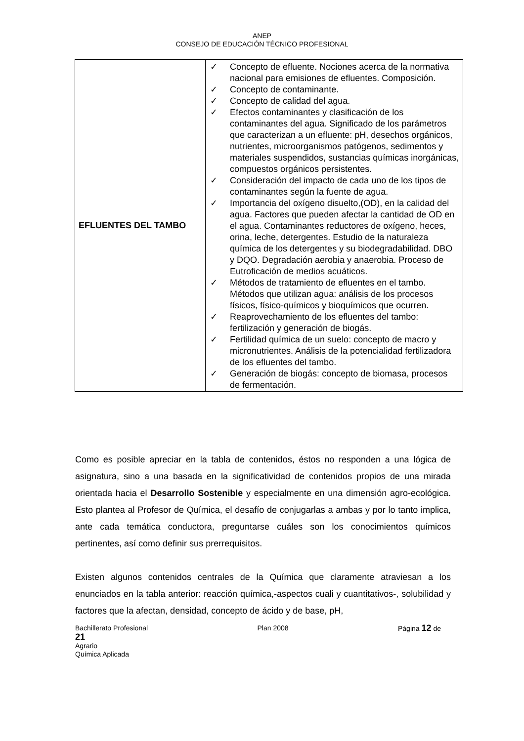ANEP
CONSEJO DE EDUCACIÓN TÉCNICO PROFESIONAL
| EFLUENTES DEL TAMBO | ✓ Concepto de efluente. Nociones acerca de la normativa nacional para emisiones de efluentes. Composición. ✓ Concepto de contaminante. ✓ Concepto de calidad del agua. ✓ Efectos contaminantes y clasificación de los contaminantes del agua. Significado de los parámetros que caracterizan a un efluente: pH, desechos orgánicos, nutrientes, microorganismos patógenos, sedimentos y materiales suspendidos, sustancias químicas inorgánicas, compuestos orgánicos persistentes. ✓ Consideración del impacto de cada uno de los tipos de contaminantes según la fuente de agua. ✓ Importancia del oxígeno disuelto,(OD), en la calidad del agua. Factores que pueden afectar la cantidad de OD en el agua. Contaminantes reductores de oxígeno, heces, orina, leche, detergentes. Estudio de la naturaleza química de los detergentes y su biodegradabilidad. DBO y DQO. Degradación aerobia y anaerobia. Proceso de Eutroficación de medios acuáticos. ✓ Métodos de tratamiento de efluentes en el tambo. Métodos que utilizan agua: análisis de los procesos físicos, físico-químicos y bioquímicos que ocurren. ✓ Reaprovechamiento de los efluentes del tambo: fertilización y generación de biogás. ✓ Fertilidad química de un suelo: concepto de macro y micronutrientes. Análisis de la potencialidad fertilizadora de los efluentes del tambo. ✓ Generación de biogás: concepto de biomasa, procesos de fermentación. |
Como es posible apreciar en la tabla de contenidos, éstos no responden a una lógica de asignatura, sino a una basada en la significatividad de contenidos propios de una mirada orientada hacia el Desarrollo Sostenible y especialmente en una dimensión agro-ecológica. Esto plantea al Profesor de Química, el desafío de conjugarlas a ambas y por lo tanto implica, ante cada temática conductora, preguntarse cuáles son los conocimientos químicos pertinentes, así como definir sus prerrequisitos.
Existen algunos contenidos centrales de la Química que claramente atraviesan a los enunciados en la tabla anterior: reacción química,-aspectos cuali y cuantitativos-, solubilidad y factores que la afectan, densidad, concepto de ácido y de base, pH,
Bachillerato Profesional Plan 2008 Página 12 de
21
Agrario
Química Aplicada